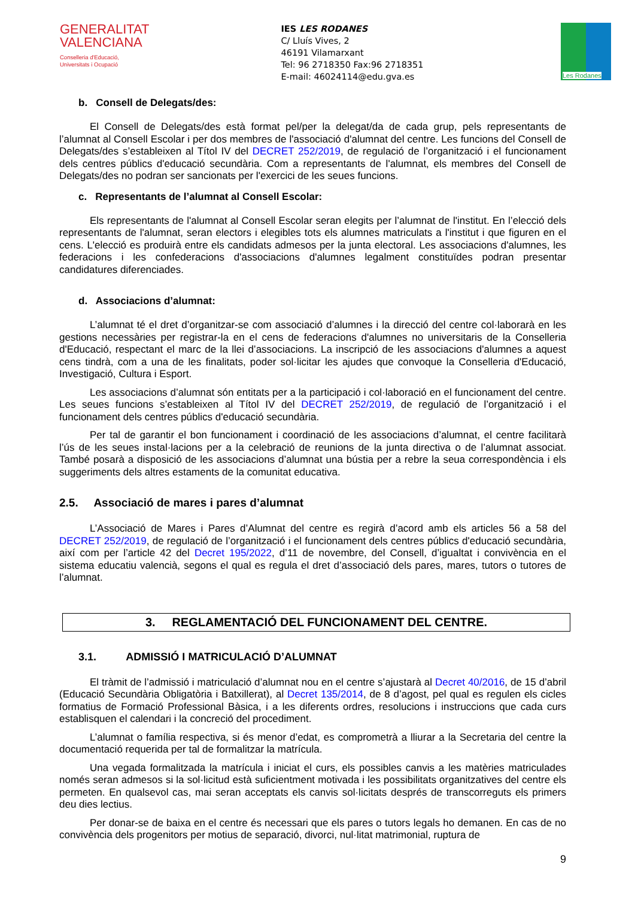GENERALITAT VALENCIANA
Conselleria d'Educació,
Universitats i Ocupació
IES LES RODANES
C/ Lluís Vives, 2
46191 Vilamarxant
Tel: 96 2718350 Fax:96 2718351
E-mail: 46024114@edu.gva.es
Les Rodanes
b. Consell de Delegats/des:
El Consell de Delegats/des està format pel/per la delegat/da de cada grup, pels representants de l’alumnat al Consell Escolar i per dos membres de l'associació d'alumnat del centre. Les funcions del Consell de Delegats/des s’estableixen al Títol IV del DECRET 252/2019, de regulació de l’organització i el funcionament dels centres públics d'educació secundària. Com a representants de l'alumnat, els membres del Consell de Delegats/des no podran ser sancionats per l'exercici de les seues funcions.
c. Representants de l’alumnat al Consell Escolar:
Els representants de l'alumnat al Consell Escolar seran elegits per l’alumnat de l'institut. En l’elecció dels representants de l'alumnat, seran electors i elegibles tots els alumnes matriculats a l'institut i que figuren en el cens. L'elecció es produirà entre els candidats admesos per la junta electoral. Les associacions d'alumnes, les federacions i les confederacions d'associacions d'alumnes legalment constituïdes podran presentar candidatures diferenciades.
d. Associacions d’alumnat:
L’alumnat té el dret d’organitzar-se com associació d’alumnes i la direcció del centre col·laborarà en les gestions necessàries per registrar-la en el cens de federacions d'alumnes no universitaris de la Conselleria d'Educació, respectant el marc de la llei d’associacions. La inscripció de les associacions d'alumnes a aquest cens tindrà, com a una de les finalitats, poder sol·licitar les ajudes que convoque la Conselleria d'Educació, Investigació, Cultura i Esport.
Les associacions d’alumnat són entitats per a la participació i col·laboració en el funcionament del centre. Les seues funcions s’estableixen al Títol IV del DECRET 252/2019, de regulació de l’organització i el funcionament dels centres públics d'educació secundària.
Per tal de garantir el bon funcionament i coordinació de les associacions d’alumnat, el centre facilitarà l’ús de les seues instal·lacions per a la celebració de reunions de la junta directiva o de l’alumnat associat. També posarà a disposició de les associacions d’alumnat una bústia per a rebre la seua correspondència i els suggeriments dels altres estaments de la comunitat educativa.
2.5. Associació de mares i pares d’alumnat
L’Associació de Mares i Pares d’Alumnat del centre es regirà d’acord amb els articles 56 a 58 del DECRET 252/2019, de regulació de l’organització i el funcionament dels centres públics d'educació secundària, així com per l’article 42 del Decret 195/2022, d’11 de novembre, del Consell, d’igualtat i convivència en el sistema educatiu valencià, segons el qual es regula el dret d’associació dels pares, mares, tutors o tutores de l’alumnat.
3. REGLAMENTACIÓ DEL FUNCIONAMENT DEL CENTRE.
3.1. ADMISSIÓ I MATRICULACIÓ D’ALUMNAT
El tràmit de l’admissió i matriculació d’alumnat nou en el centre s’ajustarà al Decret 40/2016, de 15 d’abril (Educació Secundària Obligatòria i Batxillerat), al Decret 135/2014, de 8 d’agost, pel qual es regulen els cicles formatius de Formació Professional Bàsica, i a les diferents ordres, resolucions i instruccions que cada curs establisquen el calendari i la concreció del procediment.
L’alumnat o família respectiva, si és menor d’edat, es comprometrà a lliurar a la Secretaria del centre la documentació requerida per tal de formalitzar la matrícula.
Una vegada formalitzada la matrícula i iniciat el curs, els possibles canvis a les matèries matriculades només seran admesos si la sol·licitud està suficientment motivada i les possibilitats organitzatives del centre els permeten. En qualsevol cas, mai seran acceptats els canvis sol·licitats després de transcorreguts els primers deu dies lectius.
Per donar-se de baixa en el centre és necessari que els pares o tutors legals ho demanen. En cas de no convivència dels progenitors per motius de separació, divorci, nul·litat matrimonial, ruptura de
9